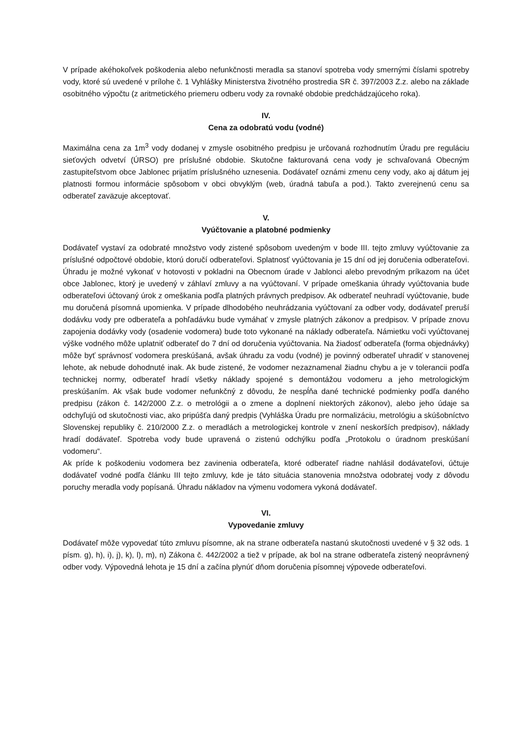V prípade akéhokoľvek poškodenia alebo nefunkčnosti meradla sa stanoví spotreba vody smernými číslami spotreby vody, ktoré sú uvedené v prílohe č. 1 Vyhlášky Ministerstva životného prostredia SR č. 397/2003 Z.z. alebo na základe osobitného výpočtu (z aritmetického priemeru odberu vody za rovnaké obdobie predchádzajúceho roka).
IV.
Cena za odobratú vodu (vodné)
Maximálna cena za 1m<sup>3</sup> vody dodanej v zmysle osobitného predpisu je určovaná rozhodnutím Úradu pre reguláciu sieťových odvetví (ÚRSO) pre príslušné obdobie. Skutočne fakturovaná cena vody je schvaľovaná Obecným zastupiteľstvom obce Jablonec prijatím príslušného uznesenia. Dodávateľ oznámi zmenu ceny vody, ako aj dátum jej platnosti formou informácie spôsobom v obci obvyklým (web, úradná tabuľa a pod.). Takto zverejnenú cenu sa odberateľ zaväzuje akceptovať.
V.
Vyúčtovanie a platobné podmienky
Dodávateľ vystaví za odobraté množstvo vody zistené spôsobom uvedeným v bode III. tejto zmluvy vyúčtovanie za príslušné odpočtové obdobie, ktorú doručí odberateľovi. Splatnosť vyúčtovania je 15 dní od jej doručenia odberateľovi. Úhradu je možné vykonať v hotovosti v pokladni na Obecnom úrade v Jablonci alebo prevodným príkazom na účet obce Jablonec, ktorý je uvedený v záhlaví zmluvy a na vyúčtovaní. V prípade omeškania úhrady vyúčtovania bude odberateľovi účtovaný úrok z omeškania podľa platných právnych predpisov. Ak odberateľ neuhradí vyúčtovanie, bude mu doručená písomná upomienka. V prípade dlhodobého neuhrádzania vyúčtovaní za odber vody, dodávateľ preruší dodávku vody pre odberateľa a pohľadávku bude vymáhať v zmysle platných zákonov a predpisov. V prípade znovu zapojenia dodávky vody (osadenie vodomera) bude toto vykonané na náklady odberateľa. Námietku voči vyúčtovanej výške vodného môže uplatniť odberateľ do 7 dní od doručenia vyúčtovania. Na žiadosť odberateľa (forma objednávky) môže byť správnosť vodomera preskúšaná, avšak úhradu za vodu (vodné) je povinný odberateľ uhradiť v stanovenej lehote, ak nebude dohodnuté inak. Ak bude zistené, že vodomer nezaznamenal žiadnu chybu a je v tolerancii podľa technickej normy, odberateľ hradí všetky náklady spojené s demontážou vodomeru a jeho metrologickým preskúšaním. Ak však bude vodomer nefunkčný z dôvodu, že nespĺňa dané technické podmienky podľa daného predpisu (zákon č. 142/2000 Z.z. o metrológii a o zmene a doplnení niektorých zákonov), alebo jeho údaje sa odchyľujú od skutočnosti viac, ako pripúšťa daný predpis (Vyhláška Úradu pre normalizáciu, metrológiu a skúšobníctvo Slovenskej republiky č. 210/2000 Z.z. o meradlách a metrologickej kontrole v znení neskorších predpisov), náklady hradí dodávateľ. Spotreba vody bude upravená o zistenú odchýlku podľa „Protokolu o úradnom preskúšaní vodomeru“.
Ak príde k poškodeniu vodomera bez zavinenia odberateľa, ktoré odberateľ riadne nahlásil dodávateľovi, účtuje dodávateľ vodné podľa článku III tejto zmluvy, kde je táto situácia stanovenia množstva odobratej vody z dôvodu poruchy meradla vody popísaná. Úhradu nákladov na výmenu vodomera vykoná dodávateľ.
VI.
Vypovedanie zmluvy
Dodávateľ môže vypovedať túto zmluvu písomne, ak na strane odberateľa nastanú skutočnosti uvedené v § 32 ods. 1 písm. g), h), i), j), k), l), m), n) Zákona č. 442/2002 a tiež v prípade, ak bol na strane odberateľa zistený neoprávnený odber vody. Výpovedná lehota je 15 dní a začína plynúť dňom doručenia písomnej výpovede odberateľovi.